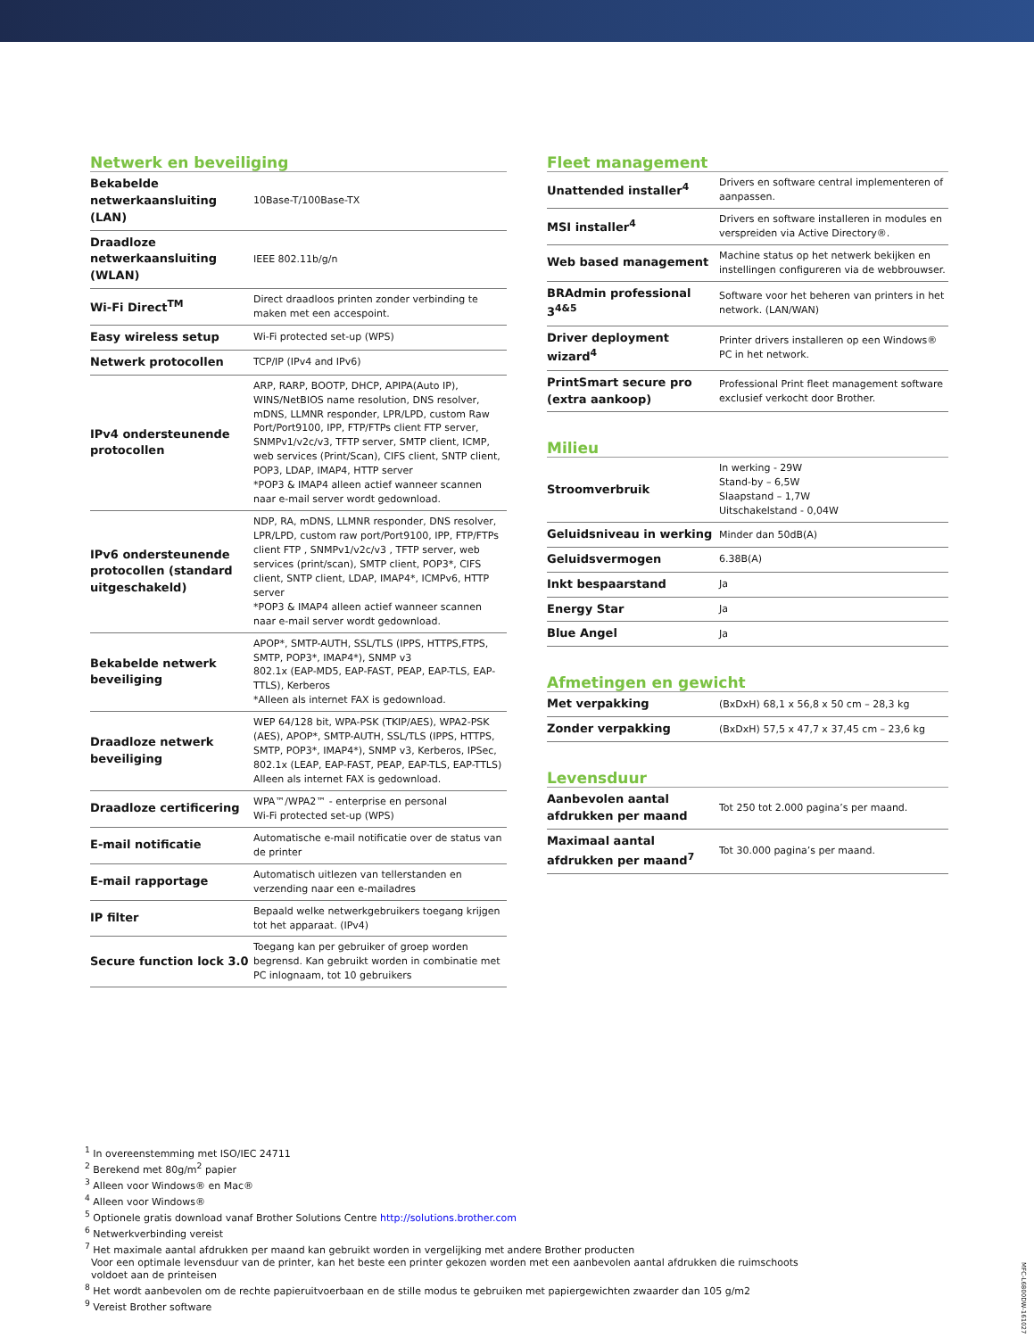Netwerk en beveiliging
| Bekabelde netwerkaansluiting (LAN) | 10Base-T/100Base-TX |
| Draadloze netwerkaansluiting (WLAN) | IEEE 802.11b/g/n |
| Wi-Fi Direct<sup>TM</sup> | Direct draadloos printen zonder verbinding te maken met een accespoint. |
| Easy wireless setup | Wi-Fi protected set-up (WPS) |
| Netwerk protocollen | TCP/IP (IPv4 and IPv6) |
| IPv4 ondersteunende protocollen | ARP, RARP, BOOTP, DHCP, APIPA(Auto IP), WINS/NetBIOS name resolution, DNS resolver, mDNS, LLMNR responder, LPR/LPD, custom Raw Port/Port9100, IPP, FTP/FTPs client FTP server, SNMPv1/v2c/v3, TFTP server, SMTP client, ICMP, web services (Print/Scan), CIFS client, SNTP client, POP3, LDAP, IMAP4, HTTP server *POP3 & IMAP4 alleen actief wanneer scannen naar e-mail server wordt gedownload. |
| IPv6 ondersteunende protocollen (standard uitgeschakeld) | NDP, RA, mDNS, LLMNR responder, DNS resolver, LPR/LPD, custom raw port/Port9100, IPP, FTP/FTPs client FTP , SNMPv1/v2c/v3 , TFTP server, web services (print/scan), SMTP client, POP3*, CIFS client, SNTP client, LDAP, IMAP4*, ICMPv6, HTTP server *POP3 & IMAP4 alleen actief wanneer scannen naar e-mail server wordt gedownload. |
| Bekabelde netwerk beveiliging | APOP*, SMTP-AUTH, SSL/TLS (IPPS, HTTPS,FTPS, SMTP, POP3*, IMAP4*), SNMP v3 802.1x (EAP-MD5, EAP-FAST, PEAP, EAP-TLS, EAP-TTLS), Kerberos *Alleen als internet FAX is gedownload. |
| Draadloze netwerk beveiliging | WEP 64/128 bit, WPA-PSK (TKIP/AES), WPA2-PSK (AES), APOP*, SMTP-AUTH, SSL/TLS (IPPS, HTTPS, SMTP, POP3*, IMAP4*), SNMP v3, Kerberos, IPSec, 802.1x (LEAP, EAP-FAST, PEAP, EAP-TLS, EAP-TTLS) Alleen als internet FAX is gedownload. |
| Draadloze certificering | WPA™/WPA2™ - enterprise en personal Wi-Fi protected set-up (WPS) |
| E-mail notificatie | Automatische e-mail notificatie over de status van de printer |
| E-mail rapportage | Automatisch uitlezen van tellerstanden en verzending naar een e-mailadres |
| IP filter | Bepaald welke netwerkgebruikers toegang krijgen tot het apparaat. (IPv4) |
| Secure function lock 3.0 | Toegang kan per gebruiker of groep worden begrensd. Kan gebruikt worden in combinatie met PC inlognaam, tot 10 gebruikers |
Fleet management
| Unattended installer<sup>4</sup> | Drivers en software central implementeren of aanpassen. |
| MSI installer<sup>4</sup> | Drivers en software installeren in modules en verspreiden via Active Directory®. |
| Web based management | Machine status op het netwerk bekijken en instellingen configureren via de webbrouwser. |
| BRAdmin professional 3<sup>4&5</sup> | Software voor het beheren van printers in het network. (LAN/WAN) |
| Driver deployment wizard<sup>4</sup> | Printer drivers installeren op een Windows® PC in het network. |
| PrintSmart secure pro (extra aankoop) | Professional Print fleet management software exclusief verkocht door Brother. |
Milieu
| Stroomverbruik | In werking - 29W Stand-by – 6,5W Slaapstand – 1,7W Uitschakelstand - 0,04W |
| Geluidsniveau in werking | Minder dan 50dB(A) |
| Geluidsvermogen | 6.38B(A) |
| Inkt bespaarstand | Ja |
| Energy Star | Ja |
| Blue Angel | Ja |
Afmetingen en gewicht
| Met verpakking | (BxDxH) 68,1 x 56,8 x 50 cm – 28,3 kg |
| Zonder verpakking | (BxDxH) 57,5 x 47,7 x 37,45 cm – 23,6 kg |
Levensduur
| Aanbevolen aantal afdrukken per maand | Tot 250 tot 2.000 pagina’s per maand. |
| Maximaal aantal afdrukken per maand<sup>7</sup> | Tot 30.000 pagina’s per maand. |
<sup>1</sup> In overeenstemming met ISO/IEC 24711
<sup>2</sup> Berekend met 80g/m<sup>2</sup> papier
<sup>3</sup> Alleen voor Windows® en Mac®
<sup>4</sup> Alleen voor Windows®
<sup>5</sup> Optionele gratis download vanaf Brother Solutions Centre http://solutions.brother.com
<sup>6</sup> Netwerkverbinding vereist
<sup>7</sup> Het maximale aantal afdrukken per maand kan gebruikt worden in vergelijking met andere Brother producten
Voor een optimale levensduur van de printer, kan het beste een printer gekozen worden met een aanbevolen aantal afdrukken die ruimschoots
voldoet aan de printeisen
<sup>8</sup> Het wordt aanbevolen om de rechte papieruitvoerbaan en de stille modus te gebruiken met papiergewichten zwaarder dan 105 g/m2
<sup>9</sup> Vereist Brother software
MFC-L6800DW-161027